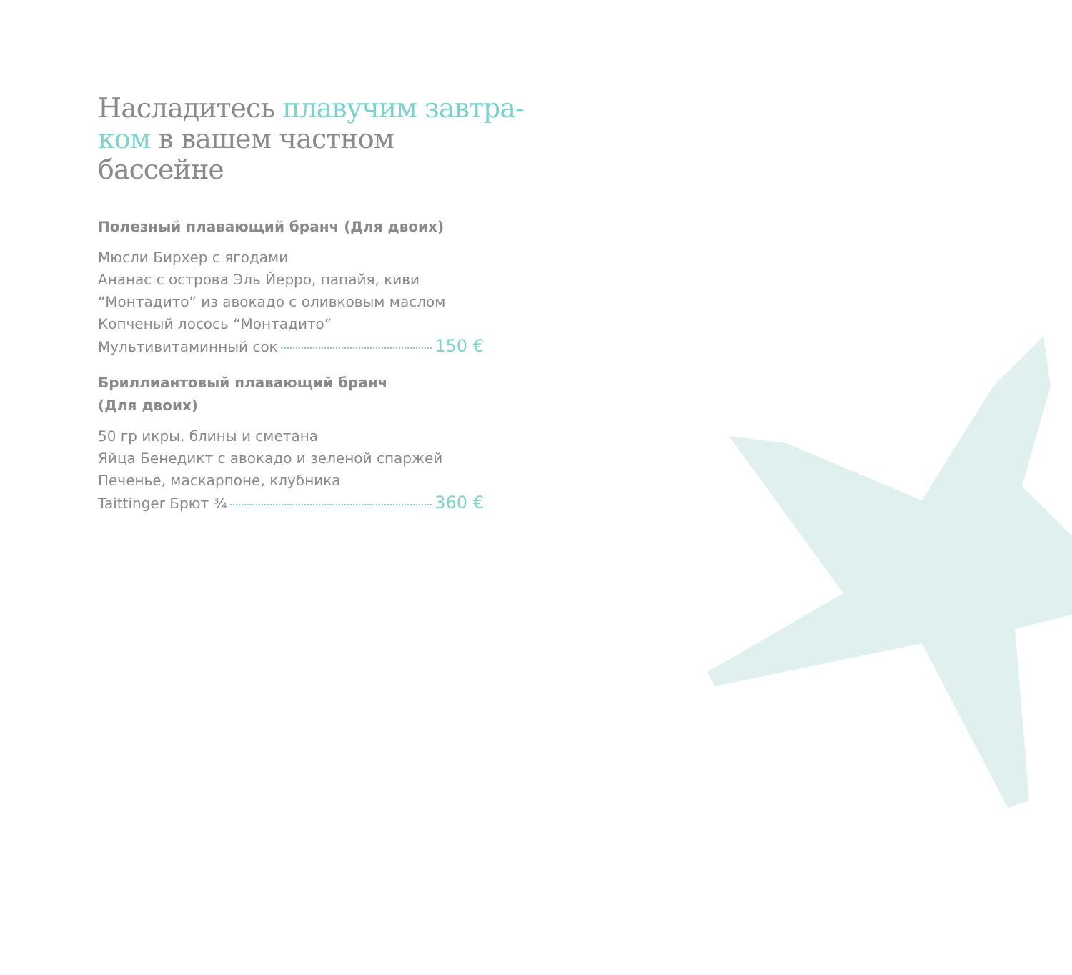Насладитесь плавучим завтра-ком в вашем частном бассейне
Полезный плавающий бранч (Для двоих)
Мюсли Бирхер с ягодами
Ананас с острова Эль Йерро, папайя, киви
“Монтадито” из авокадо с оливковым маслом
Копченый лосось “Монтадито”
Мультивитаминный сок 150 €
Бриллиантовый плавающий бранч
(Для двоих)
50 гр икры, блины и сметана
Яйца Бенедикт с авокадо и зеленой спаржей
Печенье, маскарпоне, клубника
Taittinger Брют ¾ 360 €